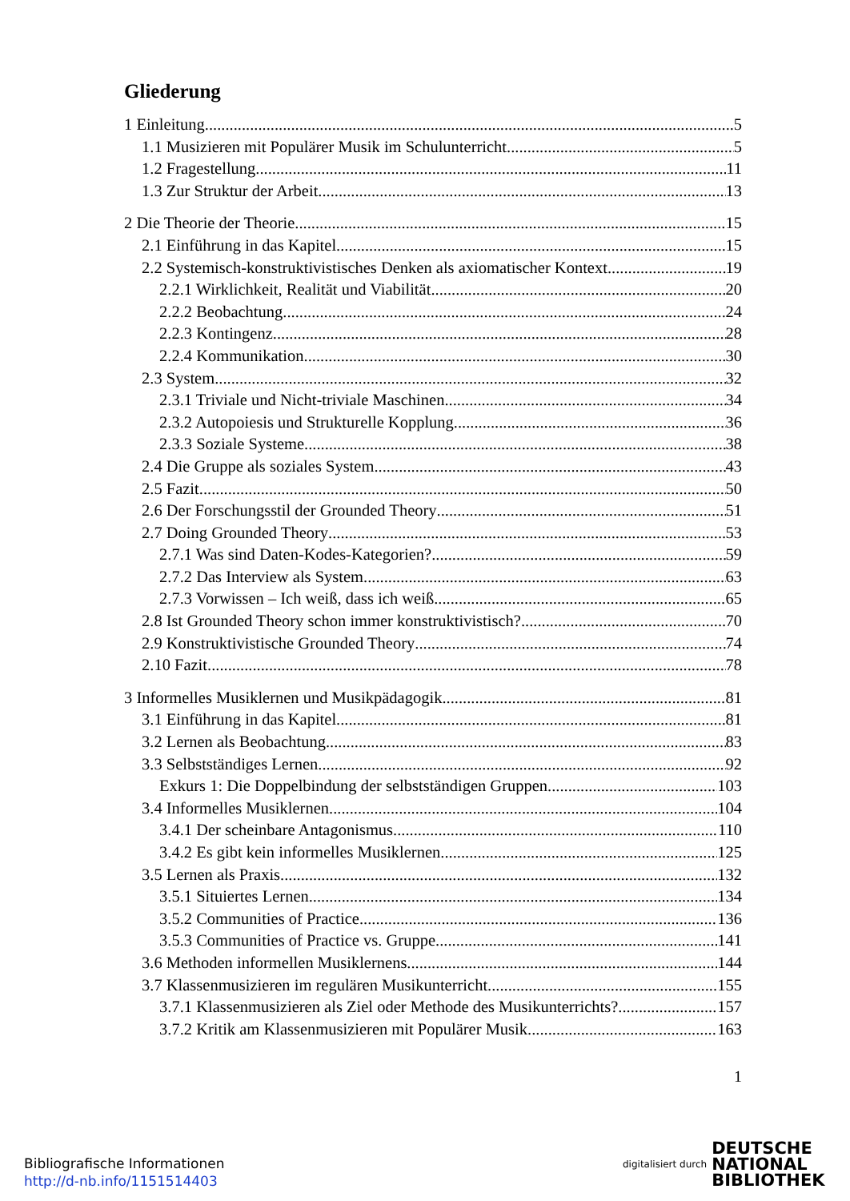Gliederung
1 Einleitung 5
1.1 Musizieren mit Populärer Musik im Schulunterricht 5
1.2 Fragestellung 11
1.3 Zur Struktur der Arbeit 13
2 Die Theorie der Theorie 15
2.1 Einführung in das Kapitel 15
2.2 Systemisch-konstruktivistisches Denken als axiomatischer Kontext 19
2.2.1 Wirklichkeit, Realität und Viabilität 20
2.2.2 Beobachtung 24
2.2.3 Kontingenz 28
2.2.4 Kommunikation 30
2.3 System 32
2.3.1 Triviale und Nicht-triviale Maschinen 34
2.3.2 Autopoiesis und Strukturelle Kopplung 36
2.3.3 Soziale Systeme 38
2.4 Die Gruppe als soziales System 43
2.5 Fazit 50
2.6 Der Forschungsstil der Grounded Theory 51
2.7 Doing Grounded Theory 53
2.7.1 Was sind Daten-Kodes-Kategorien? 59
2.7.2 Das Interview als System 63
2.7.3 Vorwissen – Ich weiß, dass ich weiß 65
2.8 Ist Grounded Theory schon immer konstruktivistisch? 70
2.9 Konstruktivistische Grounded Theory 74
2.10 Fazit 78
3 Informelles Musiklernen und Musikpädagogik 81
3.1 Einführung in das Kapitel 81
3.2 Lernen als Beobachtung 83
3.3 Selbstständiges Lernen 92
Exkurs 1: Die Doppelbindung der selbstständigen Gruppen 103
3.4 Informelles Musiklernen 104
3.4.1 Der scheinbare Antagonismus 110
3.4.2 Es gibt kein informelles Musiklernen 125
3.5 Lernen als Praxis 132
3.5.1 Situiertes Lernen 134
3.5.2 Communities of Practice 136
3.5.3 Communities of Practice vs. Gruppe 141
3.6 Methoden informellen Musiklernens 144
3.7 Klassenmusizieren im regulären Musikunterricht 155
3.7.1 Klassenmusizieren als Ziel oder Methode des Musikunterrichts? 157
3.7.2 Kritik am Klassenmusizieren mit Populärer Musik 163
1
Bibliografische Informationen
http://d-nb.info/1151514403
digitalisiert durch
DEUTSCHE
NATIONAL
BIBLIOTHEK